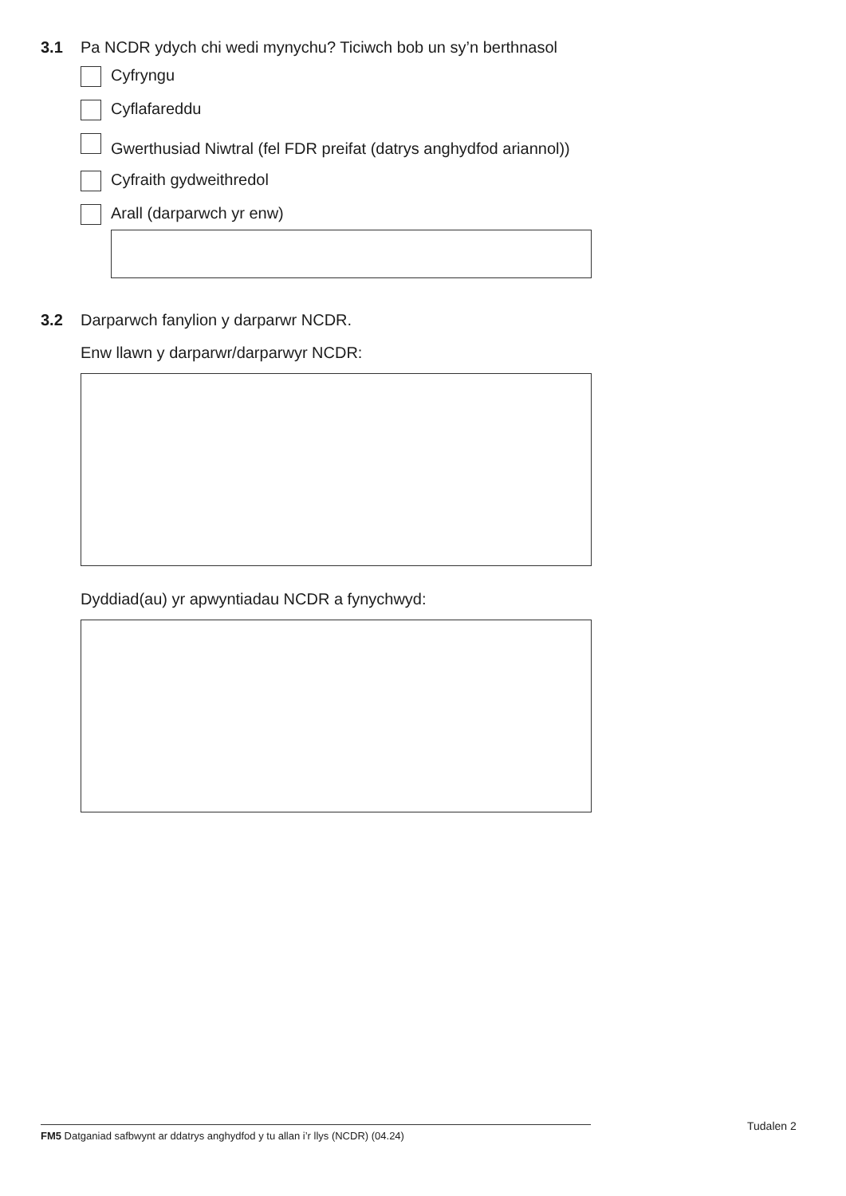3.1 Pa NCDR ydych chi wedi mynychu? Ticiwch bob un sy’n berthnasol
Cyfryngu
Cyflafareddu
Gwerthusiad Niwtral (fel FDR preifat (datrys anghydfod ariannol))
Cyfraith gydweithredol
Arall (darparwch yr enw)
3.2 Darparwch fanylion y darparwr NCDR.
Enw llawn y darparwr/darparwyr NCDR:
Dyddiad(au) yr apwyntiadau NCDR a fynychwyd:
FM5 Datganiad safbwynt ar ddatrys anghydfod y tu allan i’r llys (NCDR) (04.24) Tudalen 2